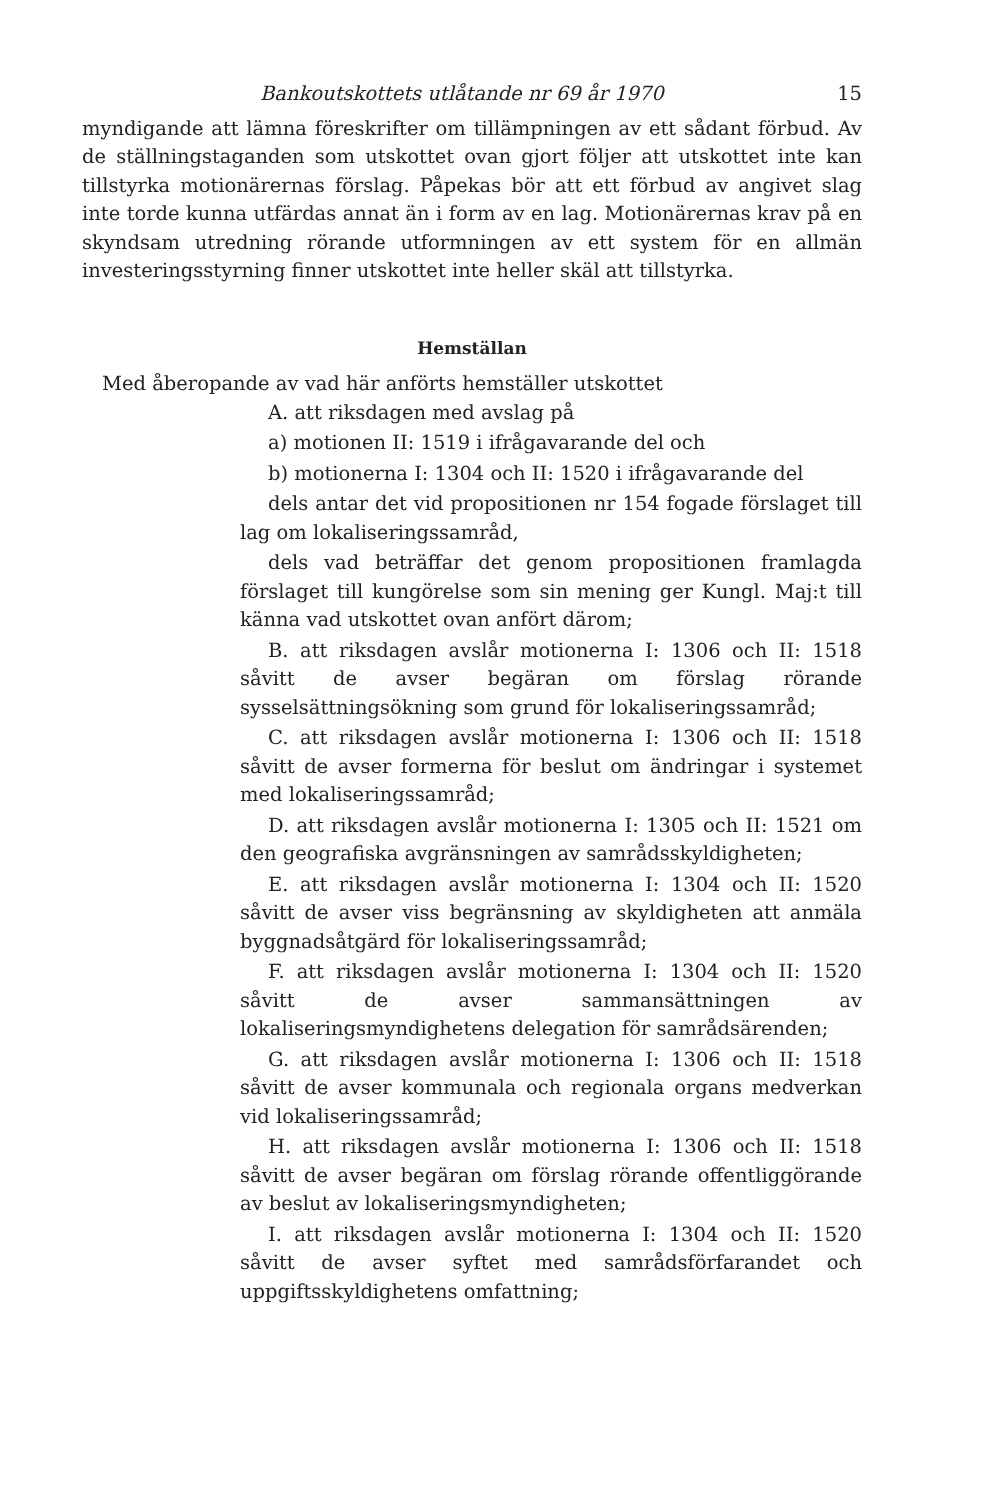Bankoutskottets utlåtande nr 69 år 1970 15
myndigande att lämna föreskrifter om tillämpningen av ett sådant förbud. Av de ställningstaganden som utskottet ovan gjort följer att utskottet inte kan tillstyrka motionärernas förslag. Påpekas bör att ett förbud av angivet slag inte torde kunna utfärdas annat än i form av en lag. Motionärernas krav på en skyndsam utredning rörande utformningen av ett system för en allmän investeringsstyrning finner utskottet inte heller skäl att tillstyrka.
Hemställan
Med åberopande av vad här anförts hemställer utskottet
A. att riksdagen med avslag på
a) motionen II: 1519 i ifrågavarande del och
b) motionerna I: 1304 och II: 1520 i ifrågavarande del
dels antar det vid propositionen nr 154 fogade förslaget till lag om lokaliseringssamråd,
dels vad beträffar det genom propositionen framlagda förslaget till kungörelse som sin mening ger Kungl. Maj:t till känna vad utskottet ovan anfört därom;
B. att riksdagen avslår motionerna I: 1306 och II: 1518 såvitt de avser begäran om förslag rörande sysselsättningsökning som grund för lokaliseringssamråd;
C. att riksdagen avslår motionerna I: 1306 och II: 1518 såvitt de avser formerna för beslut om ändringar i systemet med lokaliseringssamråd;
D. att riksdagen avslår motionerna I: 1305 och II: 1521 om den geografiska avgränsningen av samrådsskyldigheten;
E. att riksdagen avslår motionerna I: 1304 och II: 1520 såvitt de avser viss begränsning av skyldigheten att anmäla byggnadsåtgärd för lokaliseringssamråd;
F. att riksdagen avslår motionerna I: 1304 och II: 1520 såvitt de avser sammansättningen av lokaliseringsmyndighetens delegation för samrådsärenden;
G. att riksdagen avslår motionerna I: 1306 och II: 1518 såvitt de avser kommunala och regionala organs medverkan vid lokaliseringssamråd;
H. att riksdagen avslår motionerna I: 1306 och II: 1518 såvitt de avser begäran om förslag rörande offentliggörande av beslut av lokaliseringsmyndigheten;
I. att riksdagen avslår motionerna I: 1304 och II: 1520 såvitt de avser syftet med samrådsförfarandet och uppgiftsskyldighetens omfattning;